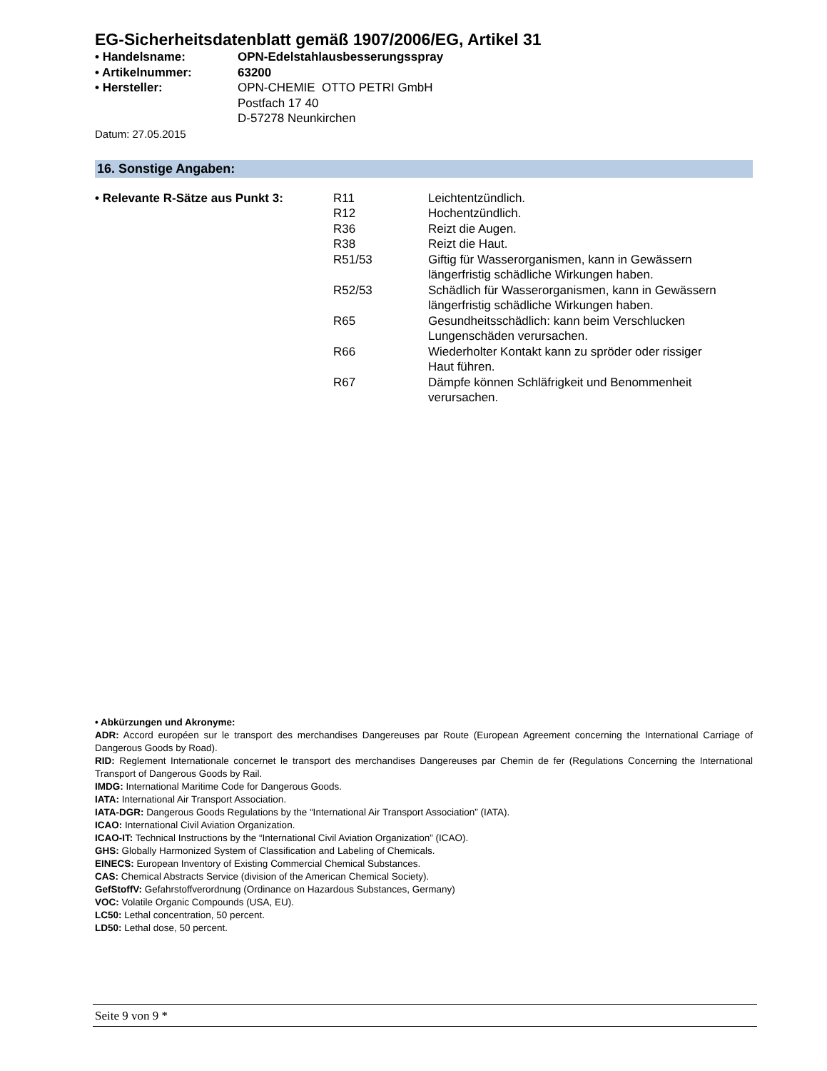EG-Sicherheitsdatenblatt gemäß 1907/2006/EG, Artikel 31
| • Handelsname: | OPN-Edelstahlausbesserungsspray |
| • Artikelnummer: | 63200 |
| • Hersteller: | OPN-CHEMIE OTTO PETRI GmbH Postfach 17 40 D-57278 Neunkirchen |
Datum: 27.05.2015
16. Sonstige Angaben:
| • Relevante R-Sätze aus Punkt 3: | R11 | Leichtentzündlich. |
| | R12 | Hochentzündlich. |
| | R36 | Reizt die Augen. |
| | R38 | Reizt die Haut. |
| | R51/53 | Giftig für Wasserorganismen, kann in Gewässern längerfristig schädliche Wirkungen haben. |
| | R52/53 | Schädlich für Wasserorganismen, kann in Gewässern längerfristig schädliche Wirkungen haben. |
| | R65 | Gesundheitsschädlich: kann beim Verschlucken Lungenschäden verursachen. |
| | R66 | Wiederholter Kontakt kann zu spröder oder rissiger Haut führen. |
| | R67 | Dämpfe können Schläfrigkeit und Benommenheit verursachen. |
• Abkürzungen und Akronyme:
ADR: Accord européen sur le transport des merchandises Dangereuses par Route (European Agreement concerning the International Carriage of Dangerous Goods by Road).
RID: Reglement Internationale concernet le transport des merchandises Dangereuses par Chemin de fer (Regulations Concerning the International Transport of Dangerous Goods by Rail.
IMDG: International Maritime Code for Dangerous Goods.
IATA: International Air Transport Association.
IATA-DGR: Dangerous Goods Regulations by the “International Air Transport Association” (IATA).
ICAO: International Civil Aviation Organization.
ICAO-IT: Technical Instructions by the “International Civil Aviation Organization” (ICAO).
GHS: Globally Harmonized System of Classification and Labeling of Chemicals.
EINECS: European Inventory of Existing Commercial Chemical Substances.
CAS: Chemical Abstracts Service (division of the American Chemical Society).
GefStoffV: Gefahrstoffverordnung (Ordinance on Hazardous Substances, Germany)
VOC: Volatile Organic Compounds (USA, EU).
LC50: Lethal concentration, 50 percent.
LD50: Lethal dose, 50 percent.
Seite 9 von 9 *